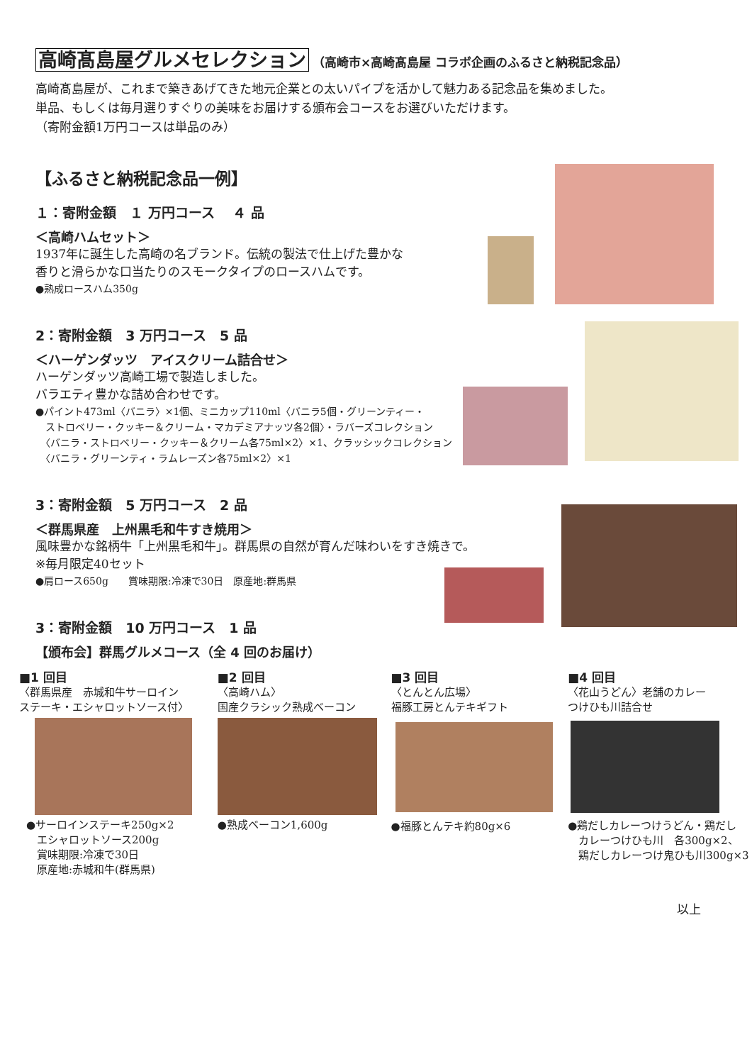高崎髙島屋グルメセレクション （高崎市×高崎髙島屋 コラボ企画のふるさと納税記念品）
高崎髙島屋が、これまで築きあげてきた地元企業との太いパイプを活かして魅力ある記念品を集めました。
単品、もしくは毎月選りすぐりの美味をお届けする頒布会コースをお選びいただけます。
（寄附金額1万円コースは単品のみ）
【ふるさと納税記念品一例】
１：寄附金額　１ 万円コース　 ４ 品
＜高崎ハムセット＞
1937年に誕生した高崎の名ブランド。伝統の製法で仕上げた豊かな
香りと滑らかな口当たりのスモークタイプのロースハムです。
●熟成ロースハム350g
2：寄附金額　3 万円コース　5 品
＜ハーゲンダッツ　アイスクリーム詰合せ＞
ハーゲンダッツ高崎工場で製造しました。
バラエティ豊かな詰め合わせです。
●パイント473ml〈バニラ〉×1個、ミニカップ110ml〈バニラ5個・グリーンティー・
　ストロベリー・クッキー＆クリーム・マカデミアナッツ各2個〉・ラバーズコレクション
　〈バニラ・ストロベリー・クッキー＆クリーム各75ml×2〉×1、クラッシックコレクション
　〈バニラ・グリーンティ・ラムレーズン各75ml×2〉×1
3：寄附金額　5 万円コース　2 品
＜群馬県産　上州黒毛和牛すき焼用＞
風味豊かな銘柄牛「上州黒毛和牛」。群馬県の自然が育んだ味わいをすき焼きで。
※毎月限定40セット
●肩ロース650g　　賞味期限:冷凍で30日　原産地:群馬県
3：寄附金額　10 万円コース　1 品
【頒布会】群馬グルメコース（全 4 回のお届け）
■1 回目
〈群馬県産　赤城和牛サーロイン
ステーキ・エシャロットソース付〉
●サーロインステーキ250g×2
　エシャロットソース200g
　賞味期限:冷凍で30日
　原産地:赤城和牛(群馬県)
■2 回目
〈高崎ハム〉
国産クラシック熟成ベーコン
●熟成ベーコン1,600g
■3 回目
〈とんとん広場〉
福豚工房とんテキギフト
●福豚とんテキ約80g×6
■4 回目
〈花山うどん〉老舗のカレー
つけひも川詰合せ
●鶏だしカレーつけうどん・鶏だし
　カレーつけひも川　各300g×2、
　鶏だしカレーつけ鬼ひも川300g×3
以上